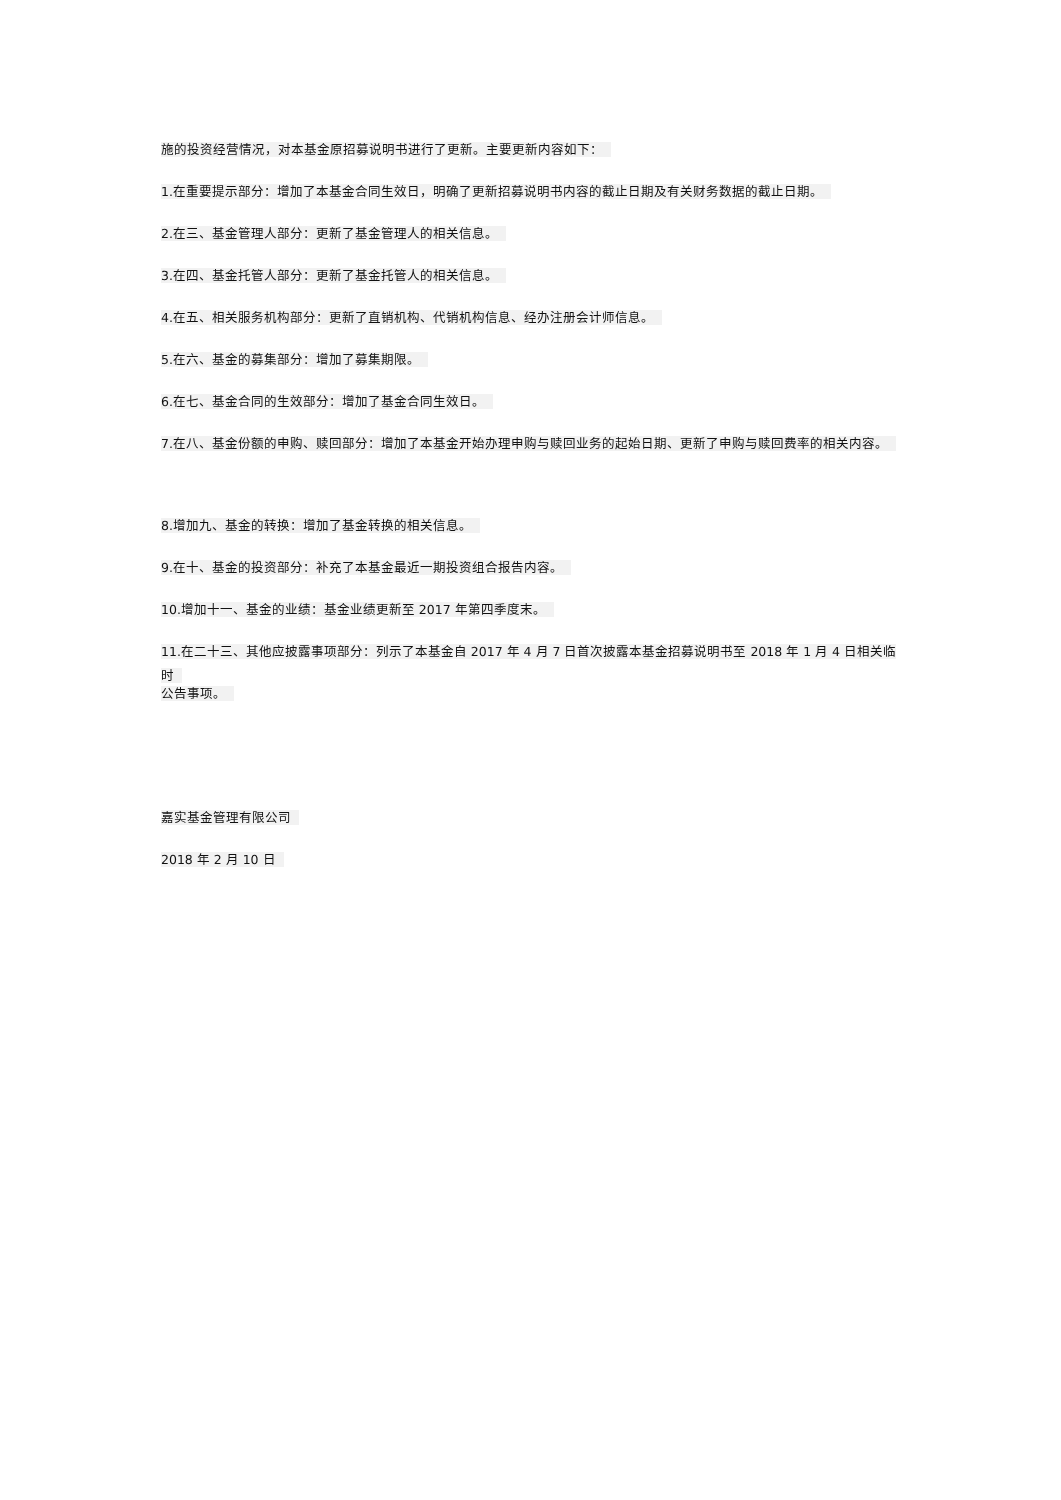施的投资经营情况，对本基金原招募说明书进行了更新。主要更新内容如下：
1.在重要提示部分：增加了本基金合同生效日，明确了更新招募说明书内容的截止日期及有关财务数据的截止日期。
2.在三、基金管理人部分：更新了基金管理人的相关信息。
3.在四、基金托管人部分：更新了基金托管人的相关信息。
4.在五、相关服务机构部分：更新了直销机构、代销机构信息、经办注册会计师信息。
5.在六、基金的募集部分：增加了募集期限。
6.在七、基金合同的生效部分：增加了基金合同生效日。
7.在八、基金份额的申购、赎回部分：增加了本基金开始办理申购与赎回业务的起始日期、更新了申购与赎回费率的相关内容。
8.增加九、基金的转换：增加了基金转换的相关信息。
9.在十、基金的投资部分：补充了本基金最近一期投资组合报告内容。
10.增加十一、基金的业绩：基金业绩更新至 2017 年第四季度末。
11.在二十三、其他应披露事项部分：列示了本基金自 2017 年 4 月 7 日首次披露本基金招募说明书至 2018 年 1 月 4 日相关临时
公告事项。
嘉实基金管理有限公司
2018 年 2 月 10 日